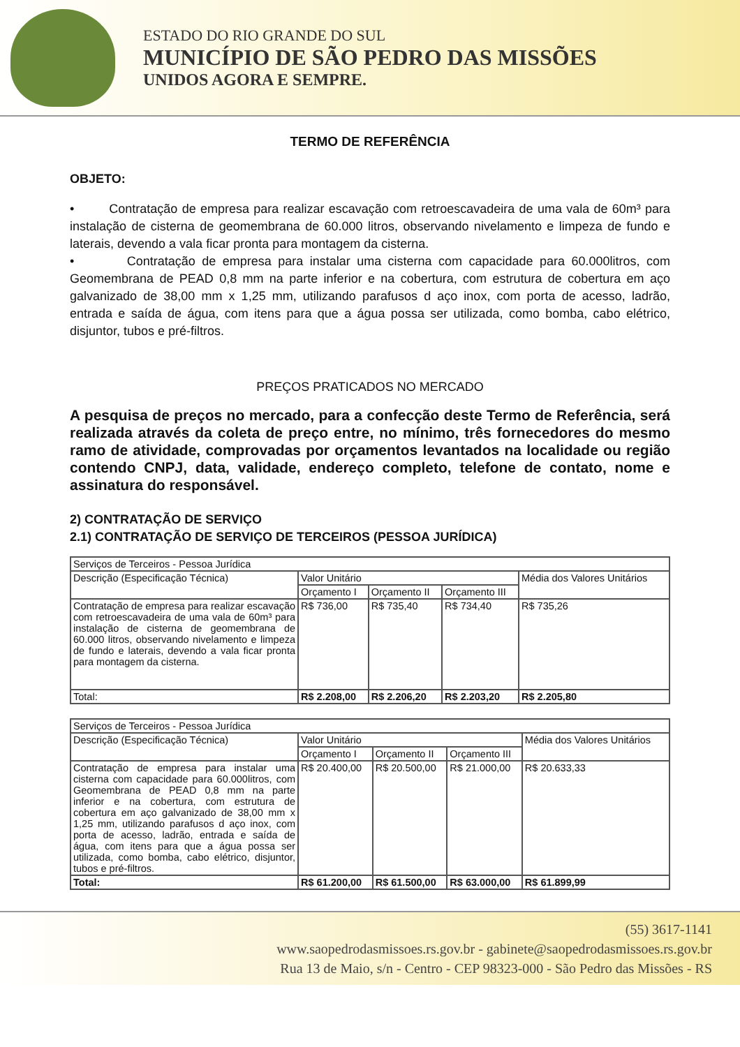ESTADO DO RIO GRANDE DO SUL
MUNICÍPIO DE SÃO PEDRO DAS MISSÕES
UNIDOS AGORA E SEMPRE.
TERMO DE REFERÊNCIA
OBJETO:
• Contratação de empresa para realizar escavação com retroescavadeira de uma vala de 60m³ para instalação de cisterna de geomembrana de 60.000 litros, observando nivelamento e limpeza de fundo e laterais, devendo a vala ficar pronta para montagem da cisterna.
• Contratação de empresa para instalar uma cisterna com capacidade para 60.000litros, com Geomembrana de PEAD 0,8 mm na parte inferior e na cobertura, com estrutura de cobertura em aço galvanizado de 38,00 mm x 1,25 mm, utilizando parafusos d aço inox, com porta de acesso, ladrão, entrada e saída de água, com itens para que a água possa ser utilizada, como bomba, cabo elétrico, disjuntor, tubos e pré-filtros.
PREÇOS PRATICADOS NO MERCADO
A pesquisa de preços no mercado, para a confecção deste Termo de Referência, será realizada através da coleta de preço entre, no mínimo, três fornecedores do mesmo ramo de atividade, comprovadas por orçamentos levantados na localidade ou região contendo CNPJ, data, validade, endereço completo, telefone de contato, nome e assinatura do responsável.
2) CONTRATAÇÃO DE SERVIÇO
2.1) CONTRATAÇÃO DE SERVIÇO DE TERCEIROS (PESSOA JURÍDICA)
| Serviços de Terceiros - Pessoa Jurídica | | | | |
| --- | --- | --- | --- | --- |
| Descrição (Especificação Técnica) | Valor Unitário | | | Média dos Valores Unitários |
| | Orçamento I | Orçamento II | Orçamento III | |
| Contratação de empresa para realizar escavação com retroescavadeira de uma vala de 60m³ para instalação de cisterna de geomembrana de 60.000 litros, observando nivelamento e limpeza de fundo e laterais, devendo a vala ficar pronta para montagem da cisterna. | R$ 736,00 | R$ 735,40 | R$ 734,40 | R$ 735,26 |
| Total: | R$ 2.208,00 | R$ 2.206,20 | R$ 2.203,20 | R$ 2.205,80 |
| Serviços de Terceiros - Pessoa Jurídica | | | | |
| --- | --- | --- | --- | --- |
| Descrição (Especificação Técnica) | Valor Unitário | | | Média dos Valores Unitários |
| | Orçamento I | Orçamento II | Orçamento III | |
| Contratação de empresa para instalar uma cisterna com capacidade para 60.000litros, com Geomembrana de PEAD 0,8 mm na parte inferior e na cobertura, com estrutura de cobertura em aço galvanizado de 38,00 mm x 1,25 mm, utilizando parafusos d aço inox, com porta de acesso, ladrão, entrada e saída de água, com itens para que a água possa ser utilizada, como bomba, cabo elétrico, disjuntor, tubos e pré-filtros. | R$ 20.400,00 | R$ 20.500,00 | R$ 21.000,00 | R$ 20.633,33 |
| Total: | R$ 61.200,00 | R$ 61.500,00 | R$ 63.000,00 | R$ 61.899,99 |
(55) 3617-1141
www.saopedrodasmissoes.rs.gov.br - gabinete@saopedrodasmissoes.rs.gov.br
Rua 13 de Maio, s/n - Centro - CEP 98323-000 - São Pedro das Missões - RS